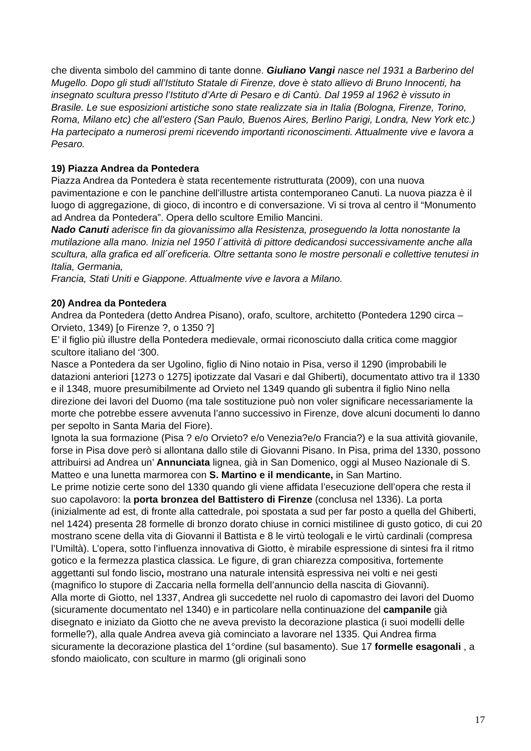che diventa simbolo del cammino di tante donne. Giuliano Vangi nasce nel 1931 a Barberino del Mugello. Dopo gli studi all’Istituto Statale di Firenze, dove è stato allievo di Bruno Innocenti, ha insegnato scultura presso l’Istituto d’Arte di Pesaro e di Cantù. Dal 1959 al 1962 è vissuto in Brasile. Le sue esposizioni artistiche sono state realizzate sia in Italia (Bologna, Firenze, Torino, Roma, Milano etc) che all’estero (San Paulo, Buenos Aires, Berlino Parigi, Londra, New York etc.) Ha partecipato a numerosi premi ricevendo importanti riconoscimenti. Attualmente vive e lavora a Pesaro.
19) Piazza Andrea da Pontedera
Piazza Andrea da Pontedera è stata recentemente ristrutturata (2009), con una nuova pavimentazione e con le panchine dell’illustre artista contemporaneo Canuti. La nuova piazza è il luogo di aggregazione, di gioco, di incontro e di conversazione. Vi si trova al centro il “Monumento ad Andrea da Pontedera”. Opera dello scultore Emilio Mancini.
Nado Canuti aderisce fin da giovanissimo alla Resistenza, proseguendo la lotta nonostante la mutilazione alla mano. Inizia nel 1950 l´attività di pittore dedicandosi successivamente anche alla scultura, alla grafica ed all´oreficeria. Oltre settanta sono le mostre personali e collettive tenutesi in Italia, Germania,
Francia, Stati Uniti e Giappone. Attualmente vive e lavora a Milano.
20) Andrea da Pontedera
Andrea da Pontedera (detto Andrea Pisano), orafo, scultore, architetto (Pontedera 1290 circa – Orvieto, 1349) [o Firenze ?, o 1350 ?]
E’ il figlio più illustre della Pontedera medievale, ormai riconosciuto dalla critica come maggior scultore italiano del ‘300.
Nasce a Pontedera da ser Ugolino, figlio di Nino notaio in Pisa, verso il 1290 (improbabili le datazioni anteriori [1273 o 1275] ipotizzate dal Vasari e dal Ghiberti), documentato attivo tra il 1330 e il 1348, muore presumibilmente ad Orvieto nel 1349 quando gli subentra il figlio Nino nella direzione dei lavori del Duomo (ma tale sostituzione può non voler significare necessariamente la morte che potrebbe essere avvenuta l’anno successivo in Firenze, dove alcuni documenti lo danno per sepolto in Santa Maria del Fiore).
Ignota la sua formazione (Pisa ? e/o Orvieto? e/o Venezia?e/o Francia?) e la sua attività giovanile, forse in Pisa dove però si allontana dallo stile di Giovanni Pisano. In Pisa, prima del 1330, possono attribuirsi ad Andrea un’ Annunciata lignea, già in San Domenico, oggi al Museo Nazionale di S. Matteo e una lunetta marmorea con S. Martino e il mendicante, in San Martino.
Le prime notizie certe sono del 1330 quando gli viene affidata l’esecuzione dell’opera che resta il suo capolavoro: la porta bronzea del Battistero di Firenze (conclusa nel 1336). La porta (inizialmente ad est, di fronte alla cattedrale, poi spostata a sud per far posto a quella del Ghiberti, nel 1424) presenta 28 formelle di bronzo dorato chiuse in cornici mistilinee di gusto gotico, di cui 20 mostrano scene della vita di Giovanni il Battista e 8 le virtù teologali e le virtù cardinali (compresa l’Umiltà). L’opera, sotto l’influenza innovativa di Giotto, è mirabile espressione di sintesi fra il ritmo gotico e la fermezza plastica classica. Le figure, di gran chiarezza compositiva, fortemente aggettanti sul fondo liscio, mostrano una naturale intensità espressiva nei volti e nei gesti (magnifico lo stupore di Zaccaria nella formella dell’annuncio della nascita di Giovanni).
Alla morte di Giotto, nel 1337, Andrea gli succedette nel ruolo di capomastro dei lavori del Duomo (sicuramente documentato nel 1340) e in particolare nella continuazione del campanile già disegnato e iniziato da Giotto che ne aveva previsto la decorazione plastica (i suoi modelli delle formelle?), alla quale Andrea aveva già cominciato a lavorare nel 1335. Qui Andrea firma sicuramente la decorazione plastica del 1°ordine (sul basamento). Sue 17 formelle esagonali , a sfondo maiolicato, con sculture in marmo (gli originali sono
17